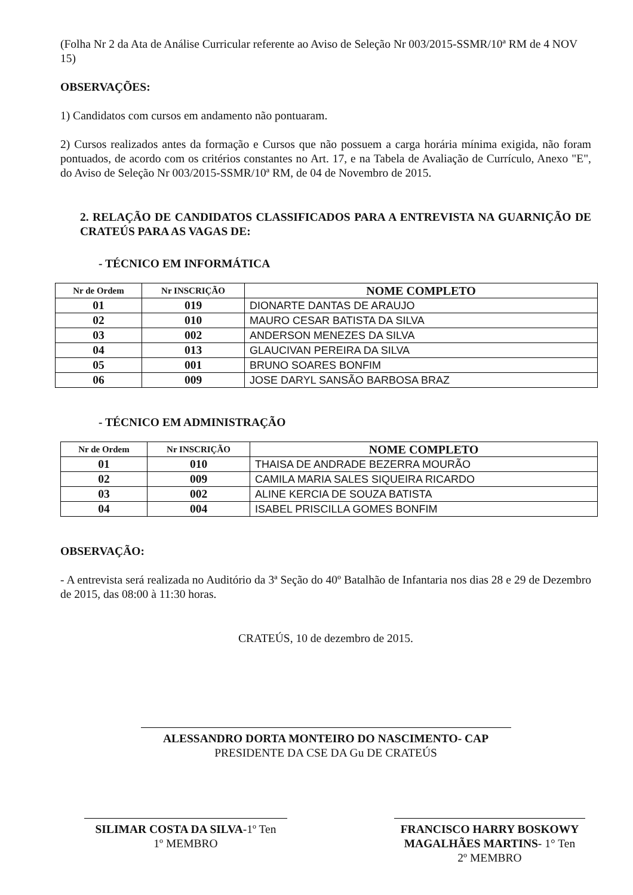(Folha Nr 2 da Ata de Análise Curricular referente ao Aviso de Seleção Nr 003/2015-SSMR/10ª RM de 4 NOV 15)
OBSERVAÇÕES:
1) Candidatos com cursos em andamento não pontuaram.
2) Cursos realizados antes da formação e Cursos que não possuem a carga horária mínima exigida, não foram pontuados, de acordo com os critérios constantes no Art. 17, e na Tabela de Avaliação de Currículo, Anexo "E", do Aviso de Seleção Nr 003/2015-SSMR/10ª RM, de 04 de Novembro de 2015.
2. RELAÇÃO DE CANDIDATOS CLASSIFICADOS PARA A ENTREVISTA NA GUARNIÇÃO DE CRATEÚS PARA AS VAGAS DE:
- TÉCNICO EM INFORMÁTICA
| Nr de Ordem | Nr INSCRIÇÃO | NOME COMPLETO |
| --- | --- | --- |
| 01 | 019 | DIONARTE DANTAS DE ARAUJO |
| 02 | 010 | MAURO CESAR BATISTA DA SILVA |
| 03 | 002 | ANDERSON MENEZES DA SILVA |
| 04 | 013 | GLAUCIVAN PEREIRA DA SILVA |
| 05 | 001 | BRUNO SOARES BONFIM |
| 06 | 009 | JOSE DARYL SANSÃO BARBOSA BRAZ |
- TÉCNICO EM ADMINISTRAÇÃO
| Nr de Ordem | Nr INSCRIÇÃO | NOME COMPLETO |
| --- | --- | --- |
| 01 | 010 | THAISA DE ANDRADE BEZERRA MOURÃO |
| 02 | 009 | CAMILA MARIA SALES SIQUEIRA RICARDO |
| 03 | 002 | ALINE KERCIA DE SOUZA BATISTA |
| 04 | 004 | ISABEL PRISCILLA GOMES BONFIM |
OBSERVAÇÃO:
- A entrevista será realizada no Auditório da 3ª Seção do 40º Batalhão de Infantaria nos dias 28 e 29 de Dezembro de 2015, das 08:00 à 11:30 horas.
CRATEÚS, 10 de dezembro de 2015.
ALESSANDRO DORTA MONTEIRO DO NASCIMENTO- CAP
PRESIDENTE DA CSE DA Gu DE CRATEÚS
SILIMAR COSTA DA SILVA-1º Ten
1º MEMBRO
FRANCISCO HARRY BOSKOWY MAGALHÃES MARTINS- 1° Ten
2º MEMBRO